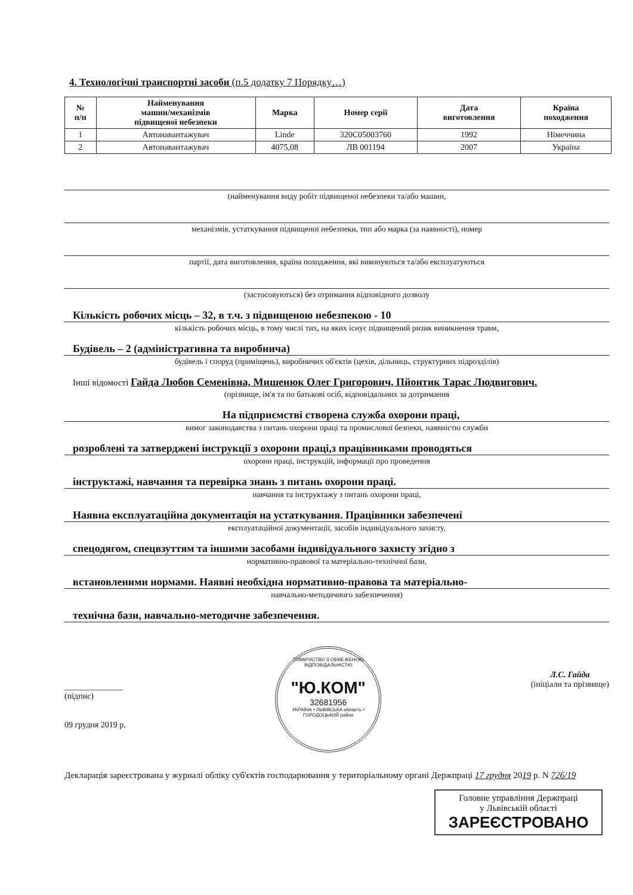4. Технологічні транспортні засоби (п.5 додатку 7 Порядку…)
| № п/п | Найменування машин/механізмів підвищеної небезпеки | Марка | Номер серії | Дата виготовлення | Країна походження |
| --- | --- | --- | --- | --- | --- |
| 1 | Автонавантажувач | Linde | 320C05003760 | 1992 | Німеччина |
| 2 | Автонавантажувач | 4075,08 | ЛВ 001194 | 2007 | Україна |
(найменування виду робіт підвищеної небезпеки та/або машин,
механізмів, устаткування підвищеної небезпеки, тип або марка (за наявності), номер
партії, дата виготовлення, країна походження, які виконуються та/або експлуатуються
(застосовуються) без отримання відповідного дозволу
Кількість робочих місць – 32, в т.ч. з підвищеною небезпекою - 10
кількість робочих місць, в тому числі тих, на яких існує підвищений ризик виникнення травм,
Будівель – 2 (адміністративна та виробнича)
будівель і споруд (приміщень), виробничих об'єктів (цехів, дільниць, структурних підрозділів)
Інші відомості Гайда Любов Семенівна, Мишенюк Олег Григорович, Пйонтик Тарас Людвигович.
(прізвище, ім'я та по батькові осіб, відповідальних за дотримання
На підприємстві створена служба охорони праці,
вимог законодавства з питань охорони праці та промислової безпеки, наявністю служби
розроблені та затверджені інструкції з охорони праці,з працівниками проводяться
охорони праці, інструкцій, інформації про проведення
інструктажі, навчання та перевірка знань з питань охорони праці.
навчання та інструктажу з питань охорони праці,
Наявна експлуатаційна документація на устаткування. Працівники забезпечені
експлуатаційної документації, засобів індивідуального захисту,
спецодягом, спецвзуттям та іншими засобами індивідуального захисту згідно з
нормативно-правової та матеріально-технічної бази,
встановленими нормами. Наявні необхідна нормативно-правова та матеріально-
навчально-методичного забезпечення)
технічна бази, навчально-методичне забезпечення.
______________
(підпис)
09 грудня 2019 р.
ТОВАРИСТВО З ОБМЕЖЕНОЮ ВІДПОВІДАЛЬНІСТЮ
"Ю.КОМ"
32681956
УКРАЇНА • ЛЬВІВСЬКА область • ГОРОДОЦЬКИЙ район
Л.С. Гайда
(ініціали та прізвище)
Декларація зареєстрована у журналі обліку суб'єктів господарювання у територіальному органі Держпраці 17 грудня 2019 р. N 726/19
Головне управління Держпраці
у Львівській області
ЗАРЕЄСТРОВАНО